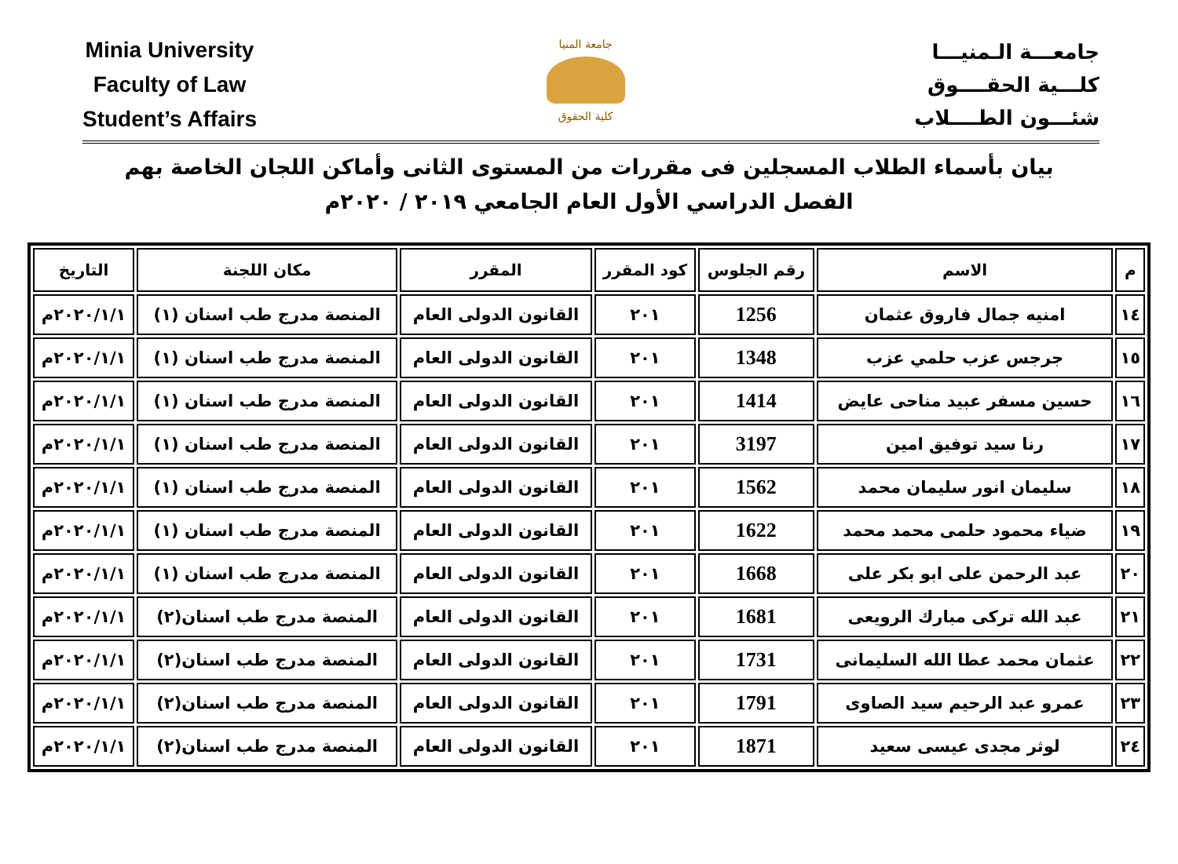Minia University
Faculty of Law
Student’s Affairs
جامعة المنيا
كلية الحقوق
جامعـــة الـمنيـــا
كلـــية الحقــــوق
شئـــون الطــــلاب
بيان بأسماء الطلاب المسجلين فى مقررات من المستوى الثانى وأماكن اللجان الخاصة بهم
الفصل الدراسي الأول العام الجامعي ٢٠١٩ / ٢٠٢٠م
| م | الاسم | رقم الجلوس | كود المقرر | المقرر | مكان اللجنة | التاريخ |
| --- | --- | --- | --- | --- | --- | --- |
| ١٤ | امنيه جمال فاروق عثمان | 1256 | ٢٠١ | القانون الدولى العام | المنصة مدرج طب اسنان (١) | ٢٠٢٠/١/١م |
| ١٥ | جرجس عزب حلمي عزب | 1348 | ٢٠١ | القانون الدولى العام | المنصة مدرج طب اسنان (١) | ٢٠٢٠/١/١م |
| ١٦ | حسين مسفر عبيد مناحى عايض | 1414 | ٢٠١ | القانون الدولى العام | المنصة مدرج طب اسنان (١) | ٢٠٢٠/١/١م |
| ١٧ | رنا سيد توفيق امين | 3197 | ٢٠١ | القانون الدولى العام | المنصة مدرج طب اسنان (١) | ٢٠٢٠/١/١م |
| ١٨ | سليمان انور سليمان محمد | 1562 | ٢٠١ | القانون الدولى العام | المنصة مدرج طب اسنان (١) | ٢٠٢٠/١/١م |
| ١٩ | ضياء محمود حلمى محمد محمد | 1622 | ٢٠١ | القانون الدولى العام | المنصة مدرج طب اسنان (١) | ٢٠٢٠/١/١م |
| ٢٠ | عبد الرحمن على ابو بكر على | 1668 | ٢٠١ | القانون الدولى العام | المنصة مدرج طب اسنان (١) | ٢٠٢٠/١/١م |
| ٢١ | عبد الله تركى مبارك الرويعى | 1681 | ٢٠١ | القانون الدولى العام | المنصة مدرج طب اسنان(٢) | ٢٠٢٠/١/١م |
| ٢٢ | عثمان محمد عطا الله السليمانى | 1731 | ٢٠١ | القانون الدولى العام | المنصة مدرج طب اسنان(٢) | ٢٠٢٠/١/١م |
| ٢٣ | عمرو عبد الرحيم سيد الصاوى | 1791 | ٢٠١ | القانون الدولى العام | المنصة مدرج طب اسنان(٢) | ٢٠٢٠/١/١م |
| ٢٤ | لوثر مجدى عيسى سعيد | 1871 | ٢٠١ | القانون الدولى العام | المنصة مدرج طب اسنان(٢) | ٢٠٢٠/١/١م |